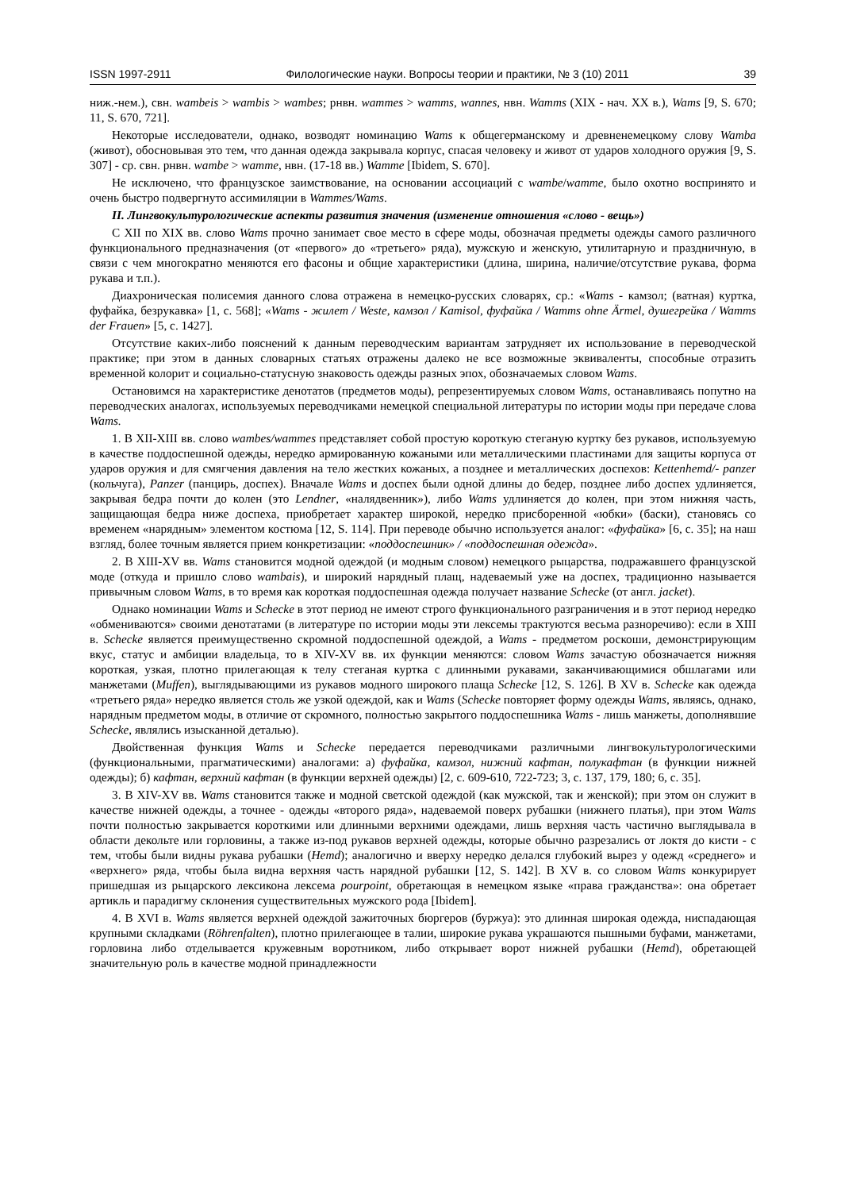ISSN 1997-2911 Филологические науки. Вопросы теории и практики, № 3 (10) 2011 39
ниж.-нем.), свн. wambeis > wambis > wambes; рнвн. wammes > wamms, wannes, нвн. Wamms (XIX - нач. XX в.), Wams [9, S. 670; 11, S. 670, 721].
Некоторые исследователи, однако, возводят номинацию Wams к общегерманскому и древненемецкому слову Wamba (живот), обосновывая это тем, что данная одежда закрывала корпус, спасая человеку и живот от ударов холодного оружия [9, S. 307] - ср. свн. рнвн. wambe > wamme, нвн. (17-18 вв.) Wamme [Ibidem, S. 670].
Не исключено, что французское заимствование, на основании ассоциаций с wambe/wamme, было охотно воспринято и очень быстро подвергнуто ассимиляции в Wammes/Wams.
II. Лингвокультурологические аспекты развития значения (изменение отношения «слово - вещь»)
С XII по XIX вв. слово Wams прочно занимает свое место в сфере моды, обозначая предметы одежды самого различного функционального предназначения (от «первого» до «третьего» ряда), мужскую и женскую, утилитарную и праздничную, в связи с чем многократно меняются его фасоны и общие характеристики (длина, ширина, наличие/отсутствие рукава, форма рукава и т.п.).
Диахроническая полисемия данного слова отражена в немецко-русских словарях, ср.: «Wams - камзол; (ватная) куртка, фуфайка, безрукавка» [1, с. 568]; «Wams - жилет / Weste, камзол / Kamisol, фуфайка / Wamms ohne Ärmel, душегрейка / Wamms der Frauen» [5, с. 1427].
Отсутствие каких-либо пояснений к данным переводческим вариантам затрудняет их использование в переводческой практике; при этом в данных словарных статьях отражены далеко не все возможные эквиваленты, способные отразить временной колорит и социально-статусную знаковость одежды разных эпох, обозначаемых словом Wams.
Остановимся на характеристике денотатов (предметов моды), репрезентируемых словом Wams, останавливаясь попутно на переводческих аналогах, используемых переводчиками немецкой специальной литературы по истории моды при передаче слова Wams.
1. В XII-XIII вв. слово wambes/wammes представляет собой простую короткую стеганую куртку без рукавов, используемую в качестве поддоспешной одежды, нередко армированную кожаными или металлическими пластинами для защиты корпуса от ударов оружия и для смягчения давления на тело жестких кожаных, а позднее и металлических доспехов: Kettenhemd/- panzer (кольчуга), Panzer (панцирь, доспех). Вначале Wams и доспех были одной длины до бедер, позднее либо доспех удлиняется, закрывая бедра почти до колен (это Lendner, «налядвенник»), либо Wams удлиняется до колен, при этом нижняя часть, защищающая бедра ниже доспеха, приобретает характер широкой, нередко присборенной «юбки» (баски), становясь со временем «нарядным» элементом костюма [12, S. 114]. При переводе обычно используется аналог: «фуфайка» [6, с. 35]; на наш взгляд, более точным является прием конкретизации: «поддоспешник» / «поддоспешная одежда».
2. В XIII-XV вв. Wams становится модной одеждой (и модным словом) немецкого рыцарства, подражавшего французской моде (откуда и пришло слово wambais), и широкий нарядный плащ, надеваемый уже на доспех, традиционно называется привычным словом Wams, в то время как короткая поддоспешная одежда получает название Schecke (от англ. jacket).
Однако номинации Wams и Schecke в этот период не имеют строго функционального разграничения и в этот период нередко «обмениваются» своими денотатами (в литературе по истории моды эти лексемы трактуются весьма разноречиво): если в XIII в. Schecke является преимущественно скромной поддоспешной одеждой, а Wams - предметом роскоши, демонстрирующим вкус, статус и амбиции владельца, то в XIV-XV вв. их функции меняются: словом Wams зачастую обозначается нижняя короткая, узкая, плотно прилегающая к телу стеганая куртка с длинными рукавами, заканчивающимися обшлагами или манжетами (Muffen), выглядывающими из рукавов модного широкого плаща Schecke [12, S. 126]. В XV в. Schecke как одежда «третьего ряда» нередко является столь же узкой одеждой, как и Wams (Schecke повторяет форму одежды Wams, являясь, однако, нарядным предметом моды, в отличие от скромного, полностью закрытого поддоспешника Wams - лишь манжеты, дополнявшие Schecke, являлись изысканной деталью).
Двойственная функция Wams и Schecke передается переводчиками различными лингвокультурологическими (функциональными, прагматическими) аналогами: а) фуфайка, камзол, нижний кафтан, полукафтан (в функции нижней одежды); б) кафтан, верхний кафтан (в функции верхней одежды) [2, с. 609-610, 722-723; 3, с. 137, 179, 180; 6, с. 35].
3. В XIV-XV вв. Wams становится также и модной светской одеждой (как мужской, так и женской); при этом он служит в качестве нижней одежды, а точнее - одежды «второго ряда», надеваемой поверх рубашки (нижнего платья), при этом Wams почти полностью закрывается короткими или длинными верхними одеждами, лишь верхняя часть частично выглядывала в области декольте или горловины, а также из-под рукавов верхней одежды, которые обычно разрезались от локтя до кисти - с тем, чтобы были видны рукава рубашки (Hemd); аналогично и вверху нередко делался глубокий вырез у одежд «среднего» и «верхнего» ряда, чтобы была видна верхняя часть нарядной рубашки [12, S. 142]. В XV в. со словом Wams конкурирует пришедшая из рыцарского лексикона лексема pourpoint, обретающая в немецком языке «права гражданства»: она обретает артикль и парадигму склонения существительных мужского рода [Ibidem].
4. В XVI в. Wams является верхней одеждой зажиточных бюргеров (буржуа): это длинная широкая одежда, ниспадающая крупными складками (Röhrenfalten), плотно прилегающее в талии, широкие рукава украшаются пышными буфами, манжетами, горловина либо отделывается кружевным воротником, либо открывает ворот нижней рубашки (Hemd), обретающей значительную роль в качестве модной принадлежности